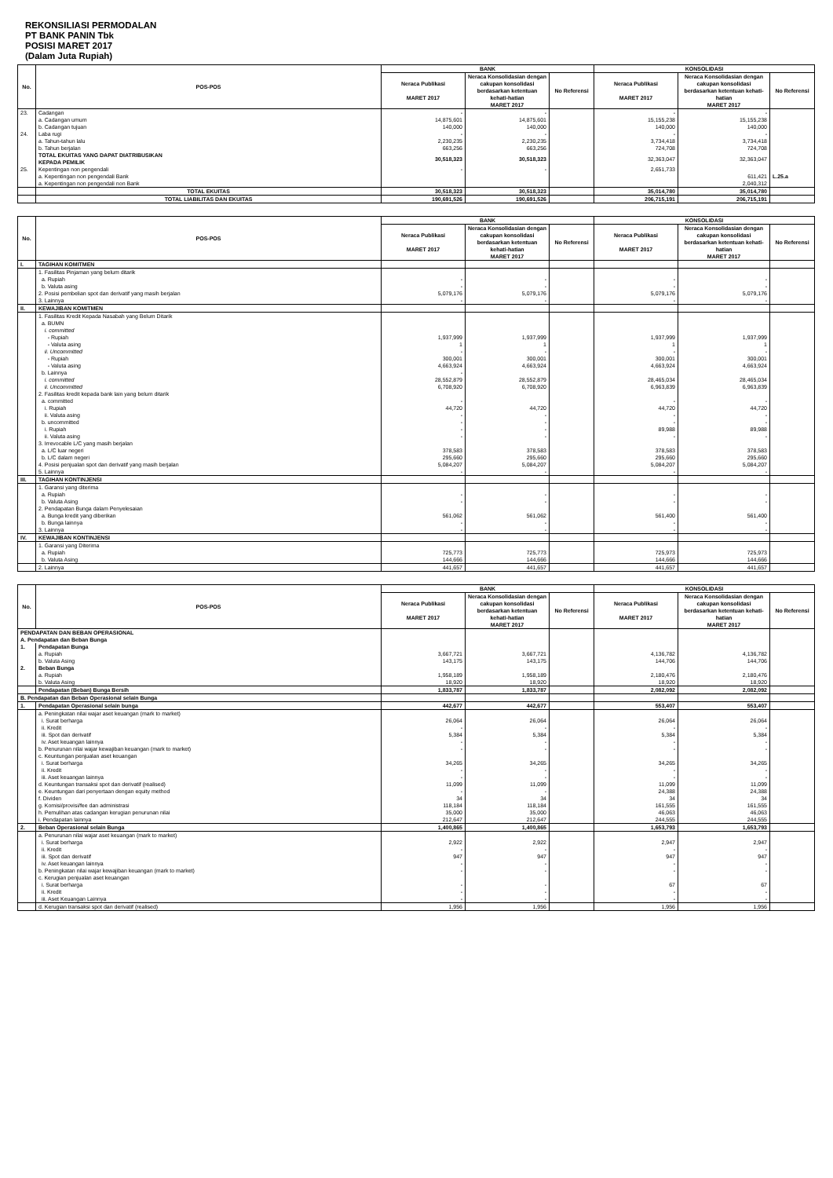REKONSILIASI PERMODALAN
PT BANK PANIN Tbk
POSISI MARET 2017
(Dalam Juta Rupiah)
| No. | POS-POS | BANK | | | KONSOLIDASI | | |
| --- | --- | --- | --- | --- | --- | --- | --- |
| | | Neraca Publikasi MARET 2017 | Neraca Konsolidasian dengan cakupan konsolidasi berdasarkan ketentuan kehati-hatian MARET 2017 | No Referensi | Neraca Publikasi MARET 2017 | Neraca Konsolidasian dengan cakupan konsolidasi berdasarkan ketentuan kehati-hatian MARET 2017 | No Referensi |
| 23. | Cadangan | - | - | | - | - | |
| | a. Cadangan umum | 14,875,601 | 14,875,601 | | 15,155,238 | 15,155,238 | |
| | b. Cadangan tujuan | 140,000 | 140,000 | | 140,000 | 140,000 | |
| 24. | Laba rugi | - | - | | - | - | |
| | a. Tahun-tahun lalu | 2,230,235 | 2,230,235 | | 3,734,418 | 3,734,418 | |
| | b. Tahun berjalan | 663,256 | 663,256 | | 724,708 | 724,708 | |
| | TOTAL EKUITAS YANG DAPAT DIATRIBUSIKAN KEPADA PEMILIK | 30,518,323 | 30,518,323 | | 32,363,047 | 32,363,047 | |
| 25. | Kepentingan non pengendali | - | - | | 2,651,733 | | |
| | a. Kepentingan non pengendali Bank | | | | | 611,421 | L.25.a |
| | a. Kepentingan non pengendali non Bank | | | | | 2,040,312 | |
| | TOTAL EKUITAS | 30,518,323 | 30,518,323 | | 35,014,780 | 35,014,780 | |
| | TOTAL LIABILITAS DAN EKUITAS | 190,691,526 | 190,691,526 | | 206,715,191 | 206,715,191 | |
| No. | POS-POS | BANK | | | KONSOLIDASI | | |
| --- | --- | --- | --- | --- | --- | --- | --- |
| | | Neraca Publikasi MARET 2017 | Neraca Konsolidasian dengan cakupan konsolidasi berdasarkan ketentuan kehati-hatian MARET 2017 | No Referensi | Neraca Publikasi MARET 2017 | Neraca Konsolidasian dengan cakupan konsolidasi berdasarkan ketentuan kehati-hatian MARET 2017 | No Referensi |
| I. | TAGIHAN KOMITMEN | | | | | | |
| | 1. Fasilitas Pinjaman yang belum ditarik | | | | | | |
| | a. Rupiah | - | - | | - | - | |
| | b. Valuta asing | - | - | | - | - | |
| | 2. Posisi pembelian spot dan derivatif yang masih berjalan | 5,079,176 | 5,079,176 | | 5,079,176 | 5,079,176 | |
| | 3. Lainnya | - | - | | - | - | |
| II. | KEWAJIBAN KOMITMEN | | | | | | |
| | 1. Fasilitas Kredit Kepada Nasabah yang Belum Ditarik | | | | | | |
| | a. BUMN | | | | | | |
| | i. committed | | | | | | |
| | - Rupiah | 1,937,999 | 1,937,999 | | 1,937,999 | 1,937,999 | |
| | - Valuta asing | 1 | 1 | | 1 | 1 | |
| | ii. Uncommitted | - | - | | - | - | |
| | - Rupiah | 300,001 | 300,001 | | 300,001 | 300,001 | |
| | - Valuta asing | 4,663,924 | 4,663,924 | | 4,663,924 | 4,663,924 | |
| | b. Lainnya | - | | | | | |
| | i. committed | 28,552,879 | 28,552,879 | | 28,465,034 | 28,465,034 | |
| | ii. Uncommitted | 6,708,920 | 6,708,920 | | 6,963,839 | 6,963,839 | |
| | 2. Fasilitas kredit kepada bank lain yang belum ditarik | | | | | | |
| | a. committed | - | | | - | - | |
| | i. Rupiah | 44,720 | 44,720 | | 44,720 | 44,720 | |
| | ii. Valuta asing | - | - | | - | - | |
| | b. uncommitted | - | - | | - | - | |
| | i. Rupiah | - | - | | 89,988 | 89,988 | |
| | ii. Valuta asing | - | - | | - | - | |
| | 3. Irrevocable L/C yang masih berjalan | | | | | | |
| | a. L/C luar negeri | 378,583 | 378,583 | | 378,583 | 378,583 | |
| | b. L/C dalam negeri | 295,660 | 295,660 | | 295,660 | 295,660 | |
| | 4. Posisi penjualan spot dan derivatif yang masih berjalan | 5,084,207 | 5,084,207 | | 5,084,207 | 5,084,207 | |
| | 5. Lainnya | - | - | | - | - | |
| III. | TAGIHAN KONTINJENSI | | | | | | |
| | 1. Garansi yang diterima | | | | | | |
| | a. Rupiah | - | - | | - | - | |
| | b. Valuta Asing | - | - | | - | - | |
| | 2. Pendapatan Bunga dalam Penyelesaian | | | | | | |
| | a. Bunga kredit yang diberikan | 561,062 | 561,062 | | 561,400 | 561,400 | |
| | b. Bunga lainnya | - | - | | - | - | |
| | 3. Lainnya | - | - | | - | - | |
| IV. | KEWAJIBAN KONTINJENSI | | | | | | |
| | 1. Garansi yang Diterima | | | | | | |
| | a. Rupiah | 725,773 | 725,773 | | 725,973 | 725,973 | |
| | b. Valuta Asing | 144,666 | 144,666 | | 144,666 | 144,666 | |
| | 2. Lainnya | 441,657 | 441,657 | | 441,657 | 441,657 | |
| No. | POS-POS | BANK | | | KONSOLIDASI | | |
| --- | --- | --- | --- | --- | --- | --- | --- |
| | | Neraca Publikasi MARET 2017 | Neraca Konsolidasian dengan cakupan konsolidasi berdasarkan ketentuan kehati-hatian MARET 2017 | No Referensi | Neraca Publikasi MARET 2017 | Neraca Konsolidasian dengan cakupan konsolidasi berdasarkan ketentuan kehati-hatian MARET 2017 | No Referensi |
| PENDAPATAN DAN BEBAN OPERASIONAL | | | | | | | |
| A. Pendapatan dan Beban Bunga | | | | | | | |
| 1. | Pendapatan Bunga | | | | | | |
| | a. Rupiah | 3,667,721 | 3,667,721 | | 4,136,782 | 4,136,782 | |
| | b. Valuta Asing | 143,175 | 143,175 | | 144,706 | 144,706 | |
| 2. | Beban Bunga | | | | | | |
| | a. Rupiah | 1,958,189 | 1,958,189 | | 2,180,476 | 2,180,476 | |
| | b. Valuta Asing | 18,920 | 18,920 | | 18,920 | 18,920 | |
| | Pendapatan (Beban) Bunga Bersih | 1,833,787 | 1,833,787 | | 2,082,092 | 2,082,092 | |
| B. Pendapatan dan Beban Operasional selain Bunga | | | | | | | |
| 1. | Pendapatan Operasional selain bunga | 442,677 | 442,677 | | 553,407 | 553,407 | |
| | a. Peningkatan nilai wajar aset keuangan (mark to market) | | | | | | |
| | i. Surat berharga | 26,064 | 26,064 | | 26,064 | 26,064 | |
| | ii. Kredit | - | - | | - | - | |
| | iii. Spot dan derivatif | 5,384 | 5,384 | | 5,384 | 5,384 | |
| | iv. Aset keuangan lainnya | - | - | | - | - | |
| | b. Penurunan nilai wajar kewajiban keuangan (mark to market) | - | - | | - | - | |
| | c. Keuntungan penjualan aset keuangan | | | | | | |
| | i. Surat berharga | 34,265 | 34,265 | | 34,265 | 34,265 | |
| | ii. Kredit | - | - | | - | - | |
| | iii. Aset keuangan lainnya | - | - | | - | - | |
| | d. Keuntungan transaksi spot dan derivatif (realised) | 11,099 | 11,099 | | 11,099 | 11,099 | |
| | e. Keuntungan dari penyertaan dengan equity method | - | - | | 24,388 | 24,388 | |
| | f. Dividen | 34 | 34 | | 34 | 34 | |
| | g. Komisi/provisi/fee dan administrasi | 118,184 | 118,184 | | 161,555 | 161,555 | |
| | h. Pemulihan atas cadangan kerugian penurunan nilai | 35,000 | 35,000 | | 46,063 | 46,063 | |
| | i. Pendapatan lainnya | 212,647 | 212,647 | | 244,555 | 244,555 | |
| 2. | Beban Operasional selain Bunga | 1,400,865 | 1,400,865 | | 1,653,793 | 1,653,793 | |
| | a. Penurunan nilai wajar aset keuangan (mark to market) | | | | | | |
| | i. Surat berharga | 2,922 | 2,922 | | 2,947 | 2,947 | |
| | ii. Kredit | - | - | | - | - | |
| | iii. Spot dan derivatif | 947 | 947 | | 947 | 947 | |
| | iv. Aset keuangan lainnya | - | - | | - | - | |
| | b. Peningkatan nilai wajar kewajiban keuangan (mark to market) | - | - | | - | - | |
| | c. Kerugian penjualan aset keuangan | | | | | | |
| | i. Surat berharga | - | - | | 67 | 67 | |
| | ii. Kredit | - | - | | - | - | |
| | iii. Aset Keuangan Lainnya | - | - | | - | - | |
| | d. Kerugian transaksi spot dan derivatif (realised) | 1,956 | 1,956 | | 1,956 | 1,956 | |